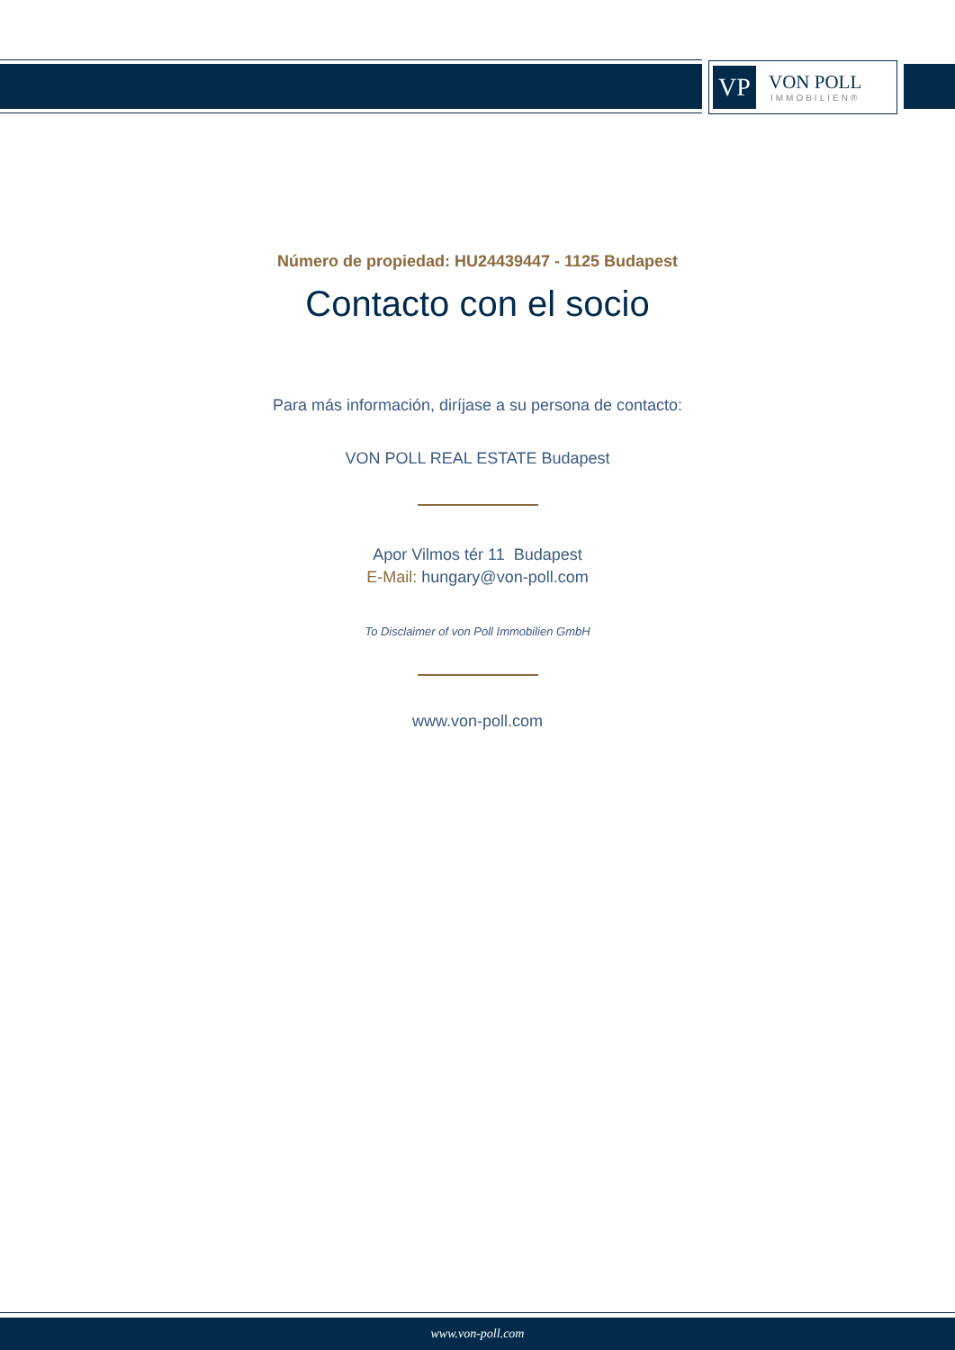VP
VON POLL
IMMOBILIEN®
Número de propiedad: HU24439447 - 1125 Budapest
Contacto con el socio
Para más información, diríjase a su persona de contacto:
VON POLL REAL ESTATE Budapest
Apor Vilmos tér 11 Budapest
E-Mail: hungary@von-poll.com
To Disclaimer of von Poll Immobilien GmbH
www.von-poll.com
www.von-poll.com